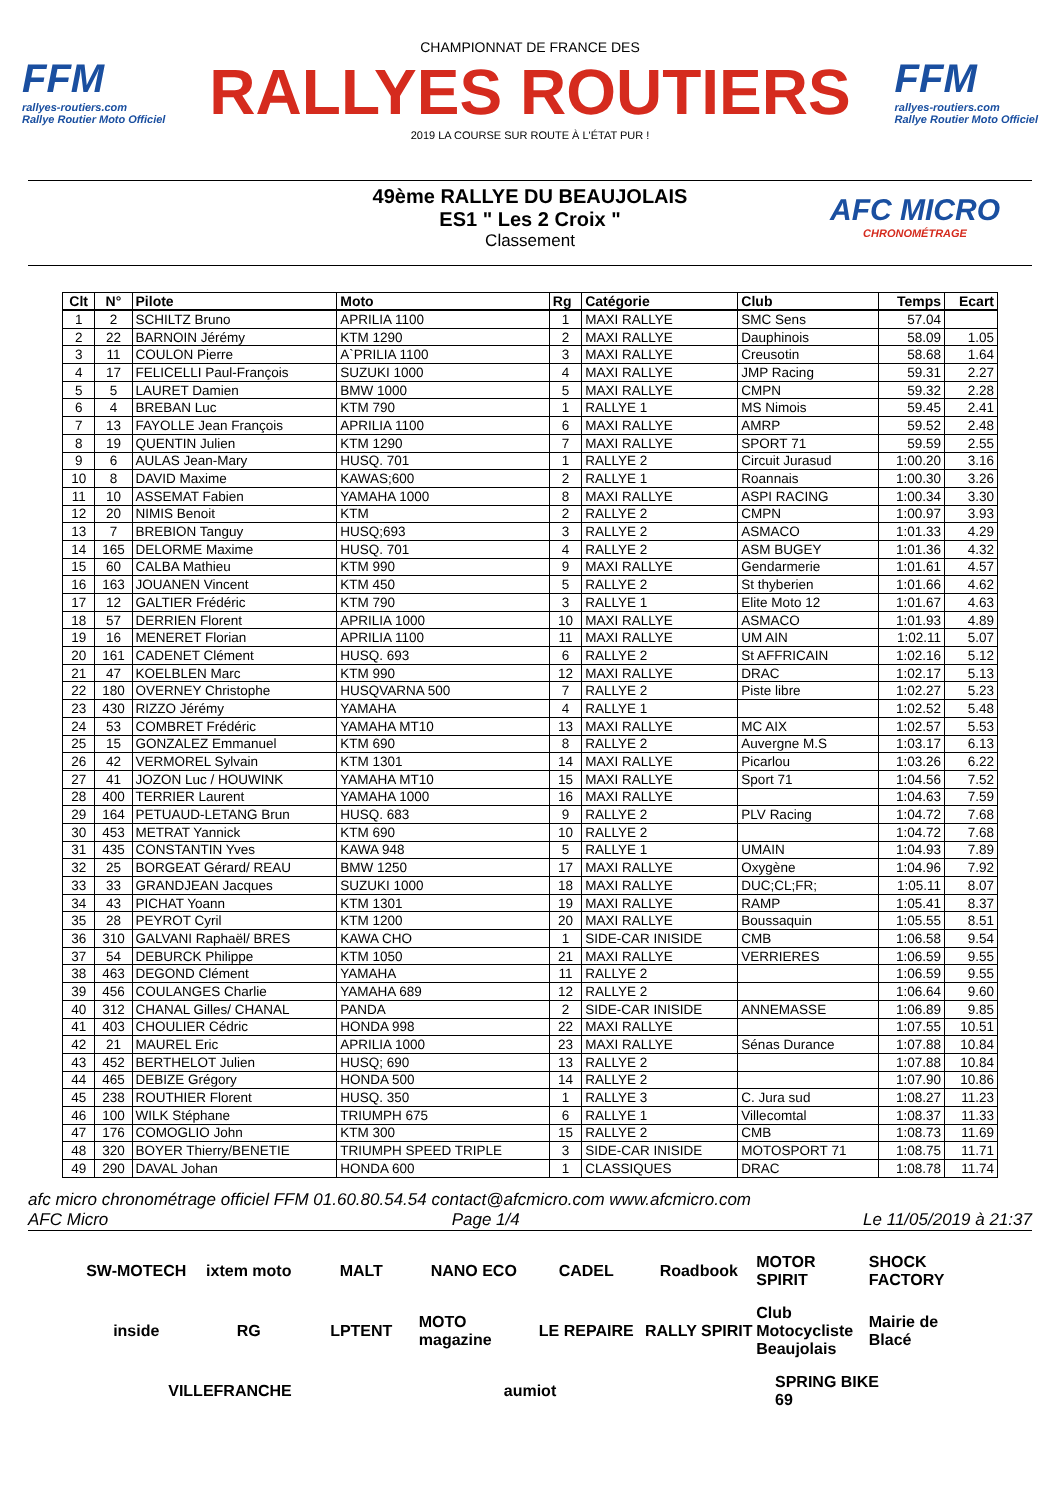FFM
rallyes-routiers.com
Rallye Routier Moto Officiel
CHAMPIONNAT DE FRANCE DES
RALLYES ROUTIERS
2019 LA COURSE SUR ROUTE À L'ÉTAT PUR !
FFM
rallyes-routiers.com
Rallye Routier Moto Officiel
49ème RALLYE DU BEAUJOLAIS
ES1 " Les 2 Croix "
Classement
AFC MICRO
CHRONOMÉTRAGE
| Clt | N° | Pilote | Moto | Rg | Catégorie | Club | Temps | Ecart |
| --- | --- | --- | --- | --- | --- | --- | --- | --- |
| 1 | 2 | SCHILTZ Bruno | APRILIA 1100 | 1 | MAXI RALLYE | SMC Sens | 57.04 | |
| 2 | 22 | BARNOIN Jérémy | KTM 1290 | 2 | MAXI RALLYE | Dauphinois | 58.09 | 1.05 |
| 3 | 11 | COULON Pierre | A`PRILIA 1100 | 3 | MAXI RALLYE | Creusotin | 58.68 | 1.64 |
| 4 | 17 | FELICELLI Paul-François | SUZUKI 1000 | 4 | MAXI RALLYE | JMP Racing | 59.31 | 2.27 |
| 5 | 5 | LAURET Damien | BMW 1000 | 5 | MAXI RALLYE | CMPN | 59.32 | 2.28 |
| 6 | 4 | BREBAN Luc | KTM 790 | 1 | RALLYE 1 | MS Nimois | 59.45 | 2.41 |
| 7 | 13 | FAYOLLE Jean François | APRILIA 1100 | 6 | MAXI RALLYE | AMRP | 59.52 | 2.48 |
| 8 | 19 | QUENTIN Julien | KTM 1290 | 7 | MAXI RALLYE | SPORT 71 | 59.59 | 2.55 |
| 9 | 6 | AULAS Jean-Mary | HUSQ. 701 | 1 | RALLYE 2 | Circuit Jurasud | 1:00.20 | 3.16 |
| 10 | 8 | DAVID Maxime | KAWAS;600 | 2 | RALLYE 1 | Roannais | 1:00.30 | 3.26 |
| 11 | 10 | ASSEMAT Fabien | YAMAHA 1000 | 8 | MAXI RALLYE | ASPI RACING | 1:00.34 | 3.30 |
| 12 | 20 | NIMIS Benoit | KTM | 2 | RALLYE 2 | CMPN | 1:00.97 | 3.93 |
| 13 | 7 | BREBION Tanguy | HUSQ;693 | 3 | RALLYE 2 | ASMACO | 1:01.33 | 4.29 |
| 14 | 165 | DELORME Maxime | HUSQ. 701 | 4 | RALLYE 2 | ASM BUGEY | 1:01.36 | 4.32 |
| 15 | 60 | CALBA Mathieu | KTM 990 | 9 | MAXI RALLYE | Gendarmerie | 1:01.61 | 4.57 |
| 16 | 163 | JOUANEN Vincent | KTM 450 | 5 | RALLYE 2 | St thyberien | 1:01.66 | 4.62 |
| 17 | 12 | GALTIER Frédéric | KTM 790 | 3 | RALLYE 1 | Elite Moto 12 | 1:01.67 | 4.63 |
| 18 | 57 | DERRIEN Florent | APRILIA 1000 | 10 | MAXI RALLYE | ASMACO | 1:01.93 | 4.89 |
| 19 | 16 | MENERET Florian | APRILIA 1100 | 11 | MAXI RALLYE | UM AIN | 1:02.11 | 5.07 |
| 20 | 161 | CADENET Clément | HUSQ. 693 | 6 | RALLYE 2 | St AFFRICAIN | 1:02.16 | 5.12 |
| 21 | 47 | KOELBLEN Marc | KTM 990 | 12 | MAXI RALLYE | DRAC | 1:02.17 | 5.13 |
| 22 | 180 | OVERNEY Christophe | HUSQVARNA 500 | 7 | RALLYE 2 | Piste libre | 1:02.27 | 5.23 |
| 23 | 430 | RIZZO Jérémy | YAMAHA | 4 | RALLYE 1 | | 1:02.52 | 5.48 |
| 24 | 53 | COMBRET Frédéric | YAMAHA MT10 | 13 | MAXI RALLYE | MC AIX | 1:02.57 | 5.53 |
| 25 | 15 | GONZALEZ Emmanuel | KTM 690 | 8 | RALLYE 2 | Auvergne M.S | 1:03.17 | 6.13 |
| 26 | 42 | VERMOREL Sylvain | KTM 1301 | 14 | MAXI RALLYE | Picarlou | 1:03.26 | 6.22 |
| 27 | 41 | JOZON Luc / HOUWINK | YAMAHA MT10 | 15 | MAXI RALLYE | Sport 71 | 1:04.56 | 7.52 |
| 28 | 400 | TERRIER Laurent | YAMAHA 1000 | 16 | MAXI RALLYE | | 1:04.63 | 7.59 |
| 29 | 164 | PETUAUD-LETANG Brun | HUSQ. 683 | 9 | RALLYE 2 | PLV Racing | 1:04.72 | 7.68 |
| 30 | 453 | METRAT Yannick | KTM 690 | 10 | RALLYE 2 | | 1:04.72 | 7.68 |
| 31 | 435 | CONSTANTIN Yves | KAWA 948 | 5 | RALLYE 1 | UMAIN | 1:04.93 | 7.89 |
| 32 | 25 | BORGEAT Gérard/ REAU | BMW 1250 | 17 | MAXI RALLYE | Oxygène | 1:04.96 | 7.92 |
| 33 | 33 | GRANDJEAN Jacques | SUZUKI 1000 | 18 | MAXI RALLYE | DUC;CL;FR; | 1:05.11 | 8.07 |
| 34 | 43 | PICHAT Yoann | KTM 1301 | 19 | MAXI RALLYE | RAMP | 1:05.41 | 8.37 |
| 35 | 28 | PEYROT Cyril | KTM 1200 | 20 | MAXI RALLYE | Boussaquin | 1:05.55 | 8.51 |
| 36 | 310 | GALVANI Raphaël/ BRES | KAWA CHO | 1 | SIDE-CAR INISIDE | CMB | 1:06.58 | 9.54 |
| 37 | 54 | DEBURCK Philippe | KTM 1050 | 21 | MAXI RALLYE | VERRIERES | 1:06.59 | 9.55 |
| 38 | 463 | DEGOND Clément | YAMAHA | 11 | RALLYE 2 | | 1:06.59 | 9.55 |
| 39 | 456 | COULANGES Charlie | YAMAHA 689 | 12 | RALLYE 2 | | 1:06.64 | 9.60 |
| 40 | 312 | CHANAL Gilles/ CHANAL | PANDA | 2 | SIDE-CAR INISIDE | ANNEMASSE | 1:06.89 | 9.85 |
| 41 | 403 | CHOULIER Cédric | HONDA 998 | 22 | MAXI RALLYE | | 1:07.55 | 10.51 |
| 42 | 21 | MAUREL Eric | APRILIA 1000 | 23 | MAXI RALLYE | Sénas Durance | 1:07.88 | 10.84 |
| 43 | 452 | BERTHELOT Julien | HUSQ; 690 | 13 | RALLYE 2 | | 1:07.88 | 10.84 |
| 44 | 465 | DEBIZE Grégory | HONDA 500 | 14 | RALLYE 2 | | 1:07.90 | 10.86 |
| 45 | 238 | ROUTHIER Florent | HUSQ. 350 | 1 | RALLYE 3 | C. Jura sud | 1:08.27 | 11.23 |
| 46 | 100 | WILK Stéphane | TRIUMPH 675 | 6 | RALLYE 1 | Villecomtal | 1:08.37 | 11.33 |
| 47 | 176 | COMOGLIO John | KTM 300 | 15 | RALLYE 2 | CMB | 1:08.73 | 11.69 |
| 48 | 320 | BOYER Thierry/BENETIE | TRIUMPH SPEED TRIPLE | 3 | SIDE-CAR INISIDE | MOTOSPORT 71 | 1:08.75 | 11.71 |
| 49 | 290 | DAVAL Johan | HONDA 600 | 1 | CLASSIQUES | DRAC | 1:08.78 | 11.74 |
afc micro chronométrage officiel FFM 01.60.80.54.54 contact@afcmicro.com www.afcmicro.com
AFC Micro Page 1/4 Le 11/05/2019 à 21:37
SW-MOTECH ixtem moto MALT NANO ECO CADEL Roadbook MOTOR SPIRIT SHOCK FACTORY inside RG LPTENT MOTO magazine LE REPAIRE RALLY SPIRIT Club Motocycliste Beaujolais Mairie de Blacé VILLEFRANCHE aumiot SPRING BIKE 69